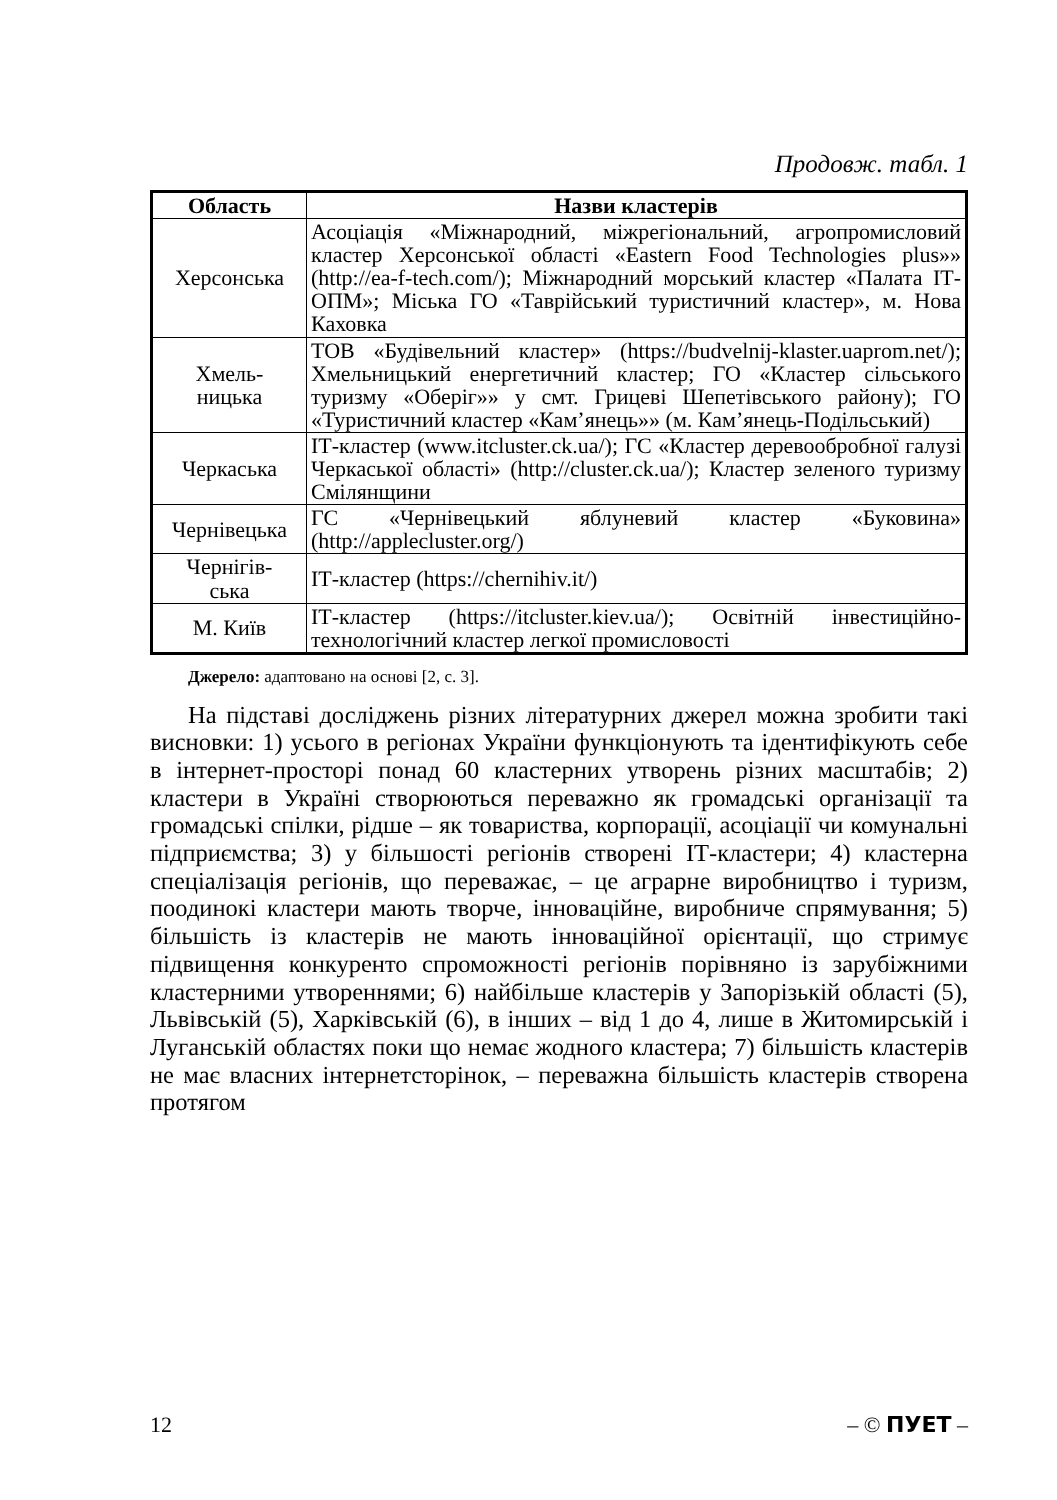Продовж. табл. 1
| Область | Назви кластерів |
| --- | --- |
| Херсонська | Асоціація «Міжнародний, міжрегіональний, агропромисловий кластер Херсонської області «Eastern Food Technologies plus»» (http://ea-f-tech.com/); Міжнародний морський кластер «Палата ІТ-ОПМ»; Міська ГО «Таврійський туристичний кластер», м. Нова Каховка |
| Хмель- ницька | ТОВ «Будівельний кластер» (https://budvelnij-klaster.uaprom.net/); Хмельницький енергетичний кластер; ГО «Кластер сільського туризму «Оберіг»» у смт. Грицеві Шепетівського району); ГО «Туристичний кластер «Кам’янець»» (м. Кам’янець-Подільський) |
| Черкаська | ІТ-кластер (www.itcluster.ck.ua/); ГС «Кластер деревообробної галузі Черкаської області» (http://cluster.ck.ua/); Кластер зеленого туризму Смілянщини |
| Чернівецька | ГС «Чернівецький яблуневий кластер «Буковина» (http://applecluster.org/) |
| Чернігів- ська | ІТ-кластер (https://chernihiv.it/) |
| М. Київ | ІТ-кластер (https://itcluster.kiev.ua/); Освітній інвестиційно-технологічний кластер легкої промисловості |
Джерело: адаптовано на основі [2, с. 3].
На підставі досліджень різних літературних джерел можна зробити такі висновки: 1) усього в регіонах України функціонують та ідентифікують себе в інтернет-просторі понад 60 кластерних утворень різних масштабів; 2) кластери в Україні створюються переважно як громадські організації та громадські спілки, рідше – як товариства, корпорації, асоціації чи комунальні підприємства; 3) у більшості регіонів створені ІТ-кластери; 4) кластерна спеціалізація регіонів, що переважає, – це аграрне виробництво і туризм, поодинокі кластери мають творче, інноваційне, виробниче спрямування; 5) більшість із кластерів не мають інноваційної орієнтації, що стримує підвищення конкуренто спроможності регіонів порівняно із зарубіжними кластерними утвореннями; 6) найбільше кластерів у Запорізькій області (5), Львівській (5), Харківській (6), в інших – від 1 до 4, лише в Житомирській і Луганській областях поки що немає жодного кластера; 7) більшість кластерів не має власних інтернетсторінок, – переважна більшість кластерів створена протягом
12 – © ПУЕТ –